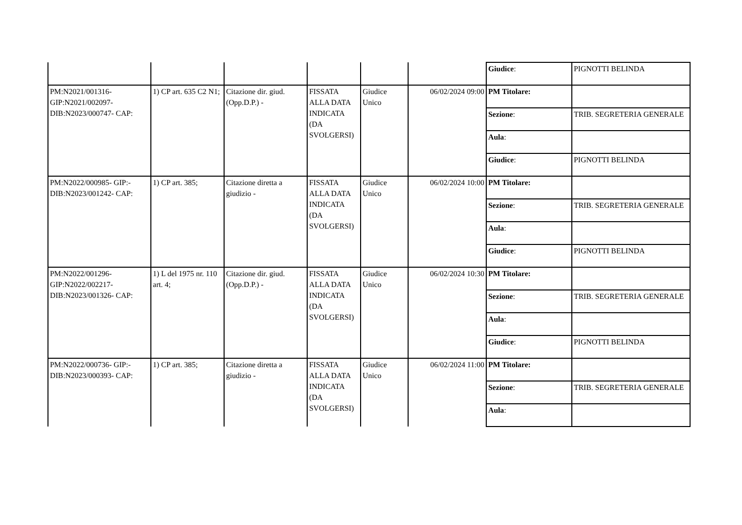| | | | | | | Giudice : | PIGNOTTI BELINDA |
| PM:N2021/001316- GIP:N2021/002097- DIB:N2023/000747- CAP: | 1) CP art. 635 C2 N1; | Citazione dir. giud.(Opp.D.P.) - | FISSATA ALLA DATA INDICATA (DA SVOLGERSI) | Giudice Unico | 06/02/2024 09:00 | PM Titolare: | |
| | | | | | | Sezione : | TRIB. SEGRETERIA GENERALE |
| | | | | | | Aula : | |
| | | | | | | Giudice : | PIGNOTTI BELINDA |
| PM:N2022/000985- GIP:- DIB:N2023/001242- CAP: | 1) CP art. 385; | Citazione diretta a giudizio - | FISSATA ALLA DATA INDICATA (DA SVOLGERSI) | Giudice Unico | 06/02/2024 10:00 | PM Titolare: | |
| | | | | | | Sezione : | TRIB. SEGRETERIA GENERALE |
| | | | | | | Aula : | |
| | | | | | | Giudice : | PIGNOTTI BELINDA |
| PM:N2022/001296- GIP:N2022/002217- DIB:N2023/001326- CAP: | 1) L del 1975 nr. 110 art. 4; | Citazione dir. giud.(Opp.D.P.) - | FISSATA ALLA DATA INDICATA (DA SVOLGERSI) | Giudice Unico | 06/02/2024 10:30 | PM Titolare: | |
| | | | | | | Sezione : | TRIB. SEGRETERIA GENERALE |
| | | | | | | Aula : | |
| | | | | | | Giudice : | PIGNOTTI BELINDA |
| PM:N2022/000736- GIP:- DIB:N2023/000393- CAP: | 1) CP art. 385; | Citazione diretta a giudizio - | FISSATA ALLA DATA INDICATA (DA SVOLGERSI) | Giudice Unico | 06/02/2024 11:00 | PM Titolare: | |
| | | | | | | Sezione : | TRIB. SEGRETERIA GENERALE |
| | | | | | | Aula : | |